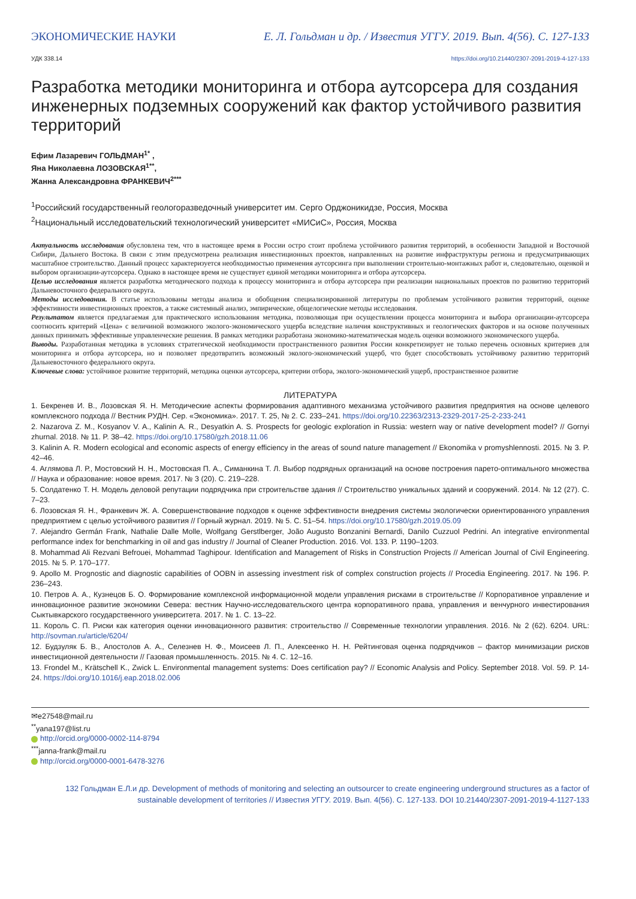ЭКОНОМИЧЕСКИЕ НАУКИ Е. Л. Гольдман и др. / Известия УГГУ. 2019. Вып. 4(56). С. 127-133
УДК 338.14 https://doi.org/10.21440/2307-2091-2019-4-127-133
Разработка методики мониторинга и отбора аутсорсера для создания инженерных подземных сооружений как фактор устойчивого развития территорий
Ефим Лазаревич ГОЛЬДМАН<sup>1*</sup> ,
Яна Николаевна ЛОЗОВСКАЯ<sup>1**</sup>,
Жанна Александровна ФРАНКЕВИЧ<sup>2***</sup>
<sup>1</sup> Российский государственный геологоразведочный университет им. Серго Орджоникидзе, Россия, Москва
<sup>2</sup> Национальный исследовательский технологический университет «МИСиС», Россия, Москва
Актуальность исследования обусловлена тем, что в настоящее время в России остро стоит проблема устойчивого развития территорий, в особенности Западной и Восточной Сибири, Дальнего Востока. В связи с этим предусмотрена реализация инвестиционных проектов, направленных на развитие инфраструктуры региона и предусматривающих масштабное строительство. Данный процесс характеризуется необходимостью применения аутсорсинга при выполнении строительно-монтажных работ и, следовательно, оценкой и выбором организации-аутсорсера. Однако в настоящее время не существует единой методики мониторинга и отбора аутсорсера.
Целью исследования является разработка методического подхода к процессу мониторинга и отбора аутсорсера при реализации национальных проектов по развитию территорий Дальневосточного федерального округа.
Методы исследования. В статье использованы методы анализа и обобщения специализированной литературы по проблемам устойчивого развития территорий, оценке эффективности инвестиционных проектов, а также системный анализ, эмпирические, общелогические методы исследования.
Результатом является предлагаемая для практического использования методика, позволяющая при осуществлении процесса мониторинга и выбора организации-аутсорсера соотносить критерий «Цена» с величиной возможного эколого-экономического ущерба вследствие наличия конструктивных и геологических факторов и на основе полученных данных принимать эффективные управленческие решения. В рамках методики разработана экономико-математическая модель оценки возможного экономического ущерба.
Выводы. Разработанная методика в условиях стратегической необходимости пространственного развития России конкретизирует не только перечень основных критериев для мониторинга и отбора аутсорсера, но и позволяет предотвратить возможный эколого-экономический ущерб, что будет способствовать устойчивому развитию территорий Дальневосточного федерального округа.
Ключевые слова: устойчивое развитие территорий, методика оценки аутсорсера, критерии отбора, эколого-экономический ущерб, пространственное развитие
ЛИТЕРАТУРА
1. Бекренев И. В., Лозовская Я. Н. Методические аспекты формирования адаптивного механизма устойчивого развития предприятия на основе целевого комплексного подхода // Вестник РУДН. Сер. «Экономика». 2017. Т. 25, № 2. С. 233–241. https://doi.org/10.22363/2313-2329-2017-25-2-233-241
2. Nazarova Z. M., Kosyanov V. A., Kalinin A. R., Desyatkin A. S. Prospects for geologic exploration in Russia: western way or native development model? // Gornyi zhurnal. 2018. № 11. P. 38–42. https://doi.org/10.17580/gzh.2018.11.06
3. Kalinin A. R. Modern ecological and economic aspects of energy efficiency in the areas of sound nature management // Ekonomika v promyshlennosti. 2015. № 3. P. 42–46.
4. Аглямова Л. Р., Мостовский Н. Н., Мостовская П. А., Симанкина Т. Л. Выбор подрядных организаций на основе построения парето-оптимального множества // Наука и образование: новое время. 2017. № 3 (20). С. 219–228.
5. Солдатенко Т. Н. Модель деловой репутации подрядчика при строительстве здания // Строительство уникальных зданий и сооружений. 2014. № 12 (27). С. 7–23.
6. Лозовская Я. Н., Франкевич Ж. А. Совершенствование подходов к оценке эффективности внедрения системы экологически ориентированного управления предприятием с целью устойчивого развития // Горный журнал. 2019. № 5. С. 51–54. https://doi.org/10.17580/gzh.2019.05.09
7. Alejandro Germán Frank, Nathalie Dalle Molle, Wolfgang Gerstlberger, João Augusto Bonzanini Bernardi, Danilo Cuzzuol Pedrini. An integrative environmental performance index for benchmarking in oil and gas industry // Journal of Cleaner Production. 2016. Vol. 133. P. 1190–1203.
8. Mohammad Ali Rezvani Befrouei, Mohammad Taghipour. Identification and Management of Risks in Construction Projects // American Journal of Civil Engineering. 2015. № 5. P. 170–177.
9. Apollo M. Prognostic and diagnostic capabilities of OOBN in assessing investment risk of complex construction projects // Procedia Engineering. 2017. № 196. P. 236–243.
10. Петров А. А., Кузнецов Б. О. Формирование комплексной информационной модели управления рисками в строительстве // Корпоративное управление и инновационное развитие экономики Севера: вестник Научно-исследовательского центра корпоративного права, управления и венчурного инвестирования Сыктывкарского государственного университета. 2017. № 1. С. 13–22.
11. Король С. П. Риски как категория оценки инновационного развития: строительство // Современные технологии управления. 2016. № 2 (62). 6204. URL: http://sovman.ru/article/6204/
12. Будзуляк Б. В., Апостолов А. А., Селезнев Н. Ф., Моисеев Л. П., Алексеенко Н. Н. Рейтинговая оценка подрядчиков – фактор минимизации рисков инвестиционной деятельности // Газовая промышленность. 2015. № 4. С. 12–16.
13. Frondel M., Krätschell K., Zwick L. Environmental management systems: Does certification pay? // Economic Analysis and Policy. September 2018. Vol. 59. P. 14-24. https://doi.org/10.1016/j.eap.2018.02.006
✉e27548@mail.ru
<sup>**</sup> yana197@list.ru
http://orcid.org/0000-0002-114-8794
<sup>***</sup> janna-frank@mail.ru
http://orcid.org/0000-0001-6478-3276
132 Гольдман Е.Л.и др. Development of methods of monitoring and selecting an outsourcer to create engineering underground structures as a factor of sustainable development of territories // Известия УГГУ. 2019. Вып. 4(56). С. 127-133. DOI 10.21440/2307-2091-2019-4-1127-133